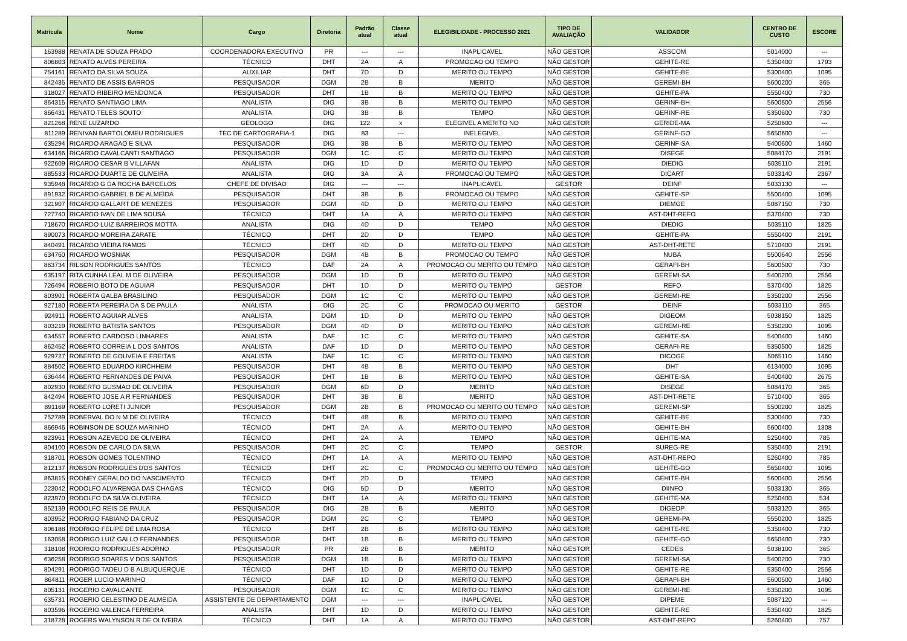| Matrícula | Nome | Cargo | Diretoria | Padrão atual | Classe atual | ELEGIBILIDADE - PROCESSO 2021 | TIPO DE AVALIAÇÃO | VALIDADOR | CENTRO DE CUSTO | ESCORE |
| --- | --- | --- | --- | --- | --- | --- | --- | --- | --- | --- |
| 163988 | RENATA DE SOUZA PRADO | COORDENADORA EXECUTIVO | PR | --- | --- | INAPLICAVEL | NÃO GESTOR | ASSCOM | 5014000 | --- |
| 806803 | RENATO ALVES PEREIRA | TÉCNICO | DHT | 2A | A | PROMOCAO OU TEMPO | NÃO GESTOR | GEHITE-RE | 5350400 | 1793 |
| 754161 | RENATO DA SILVA SOUZA | AUXILIAR | DHT | 7D | D | MERITO OU TEMPO | NÃO GESTOR | GEHITE-BE | 5300400 | 1095 |
| 842435 | RENATO DE ASSIS BARROS | PESQUISADOR | DGM | 2B | B | MERITO | NÃO GESTOR | GEREMI-BH | 5600200 | 365 |
| 318027 | RENATO RIBEIRO MENDONCA | PESQUISADOR | DHT | 1B | B | MERITO OU TEMPO | NÃO GESTOR | GEHITE-PA | 5550400 | 730 |
| 864315 | RENATO SANTIAGO LIMA | ANALISTA | DIG | 3B | B | MERITO OU TEMPO | NÃO GESTOR | GERINF-BH | 5600600 | 2556 |
| 866431 | RENATO TELES SOUTO | ANALISTA | DIG | 3B | B | TEMPO | NÃO GESTOR | GERINF-RE | 5350600 | 730 |
| 821268 | RENE LUZARDO | GEOLOGO | DIG | 122 | x | ELEGIVEL A MERITO NO | NÃO GESTOR | GERIDE-MA | 5250600 | --- |
| 811289 | RENIVAN BARTOLOMEU RODRIGUES | TEC DE CARTOGRAFIA-1 | DIG | 83 | --- | INELEGIVEL | NÃO GESTOR | GERINF-GO | 5650600 | --- |
| 635294 | RICARDO ARAGAO E SILVA | PESQUISADOR | DIG | 3B | B | MERITO OU TEMPO | NÃO GESTOR | GERINF-SA | 5400600 | 1460 |
| 634166 | RICARDO CAVALCANTI SANTIAGO | PESQUISADOR | DGM | 1C | C | MERITO OU TEMPO | NÃO GESTOR | DISEGE | 5084170 | 2191 |
| 922609 | RICARDO CESAR B VILLAFAN | ANALISTA | DIG | 1D | D | MERITO OU TEMPO | NÃO GESTOR | DIEDIG | 5035110 | 2191 |
| 885533 | RICARDO DUARTE DE OLIVEIRA | ANALISTA | DIG | 3A | A | PROMOCAO OU TEMPO | NÃO GESTOR | DICART | 5033140 | 2367 |
| 935948 | RICARDO G DA ROCHA BARCELOS | CHEFE DE DIVISAO | DIG | --- | --- | INAPLICAVEL | GESTOR | DEINF | 5033130 | --- |
| 891932 | RICARDO GABRIEL B DE ALMEIDA | PESQUISADOR | DHT | 3B | B | PROMOCAO OU TEMPO | NÃO GESTOR | GEHITE-SP | 5500400 | 1095 |
| 321907 | RICARDO GALLART DE MENEZES | PESQUISADOR | DGM | 4D | D | MERITO OU TEMPO | NÃO GESTOR | DIEMGE | 5087150 | 730 |
| 727740 | RICARDO IVAN DE LIMA SOUSA | TÉCNICO | DHT | 1A | A | MERITO OU TEMPO | NÃO GESTOR | AST-DHT-REFO | 5370400 | 730 |
| 718670 | RICARDO LUIZ BARREIROS MOTTA | ANALISTA | DIG | 4D | D | TEMPO | NÃO GESTOR | DIEDIG | 5035110 | 1825 |
| 890073 | RICARDO MOREIRA ZARATE | TÉCNICO | DHT | 2D | D | TEMPO | NÃO GESTOR | GEHITE-PA | 5550400 | 2191 |
| 840491 | RICARDO VIEIRA RAMOS | TÉCNICO | DHT | 4D | D | MERITO OU TEMPO | NÃO GESTOR | AST-DHT-RETE | 5710400 | 2191 |
| 634760 | RICARDO WOSNIAK | PESQUISADOR | DGM | 4B | B | PROMOCAO OU TEMPO | NÃO GESTOR | NUBA | 5500640 | 2556 |
| 863734 | RILSON RODRIGUES SANTOS | TÉCNICO | DAF | 2A | A | PROMOCAO OU MERITO OU TEMPO | NÃO GESTOR | GERAFI-BH | 5600500 | 730 |
| 635197 | RITA CUNHA LEAL M DE OLIVEIRA | PESQUISADOR | DGM | 1D | D | MERITO OU TEMPO | NÃO GESTOR | GEREMI-SA | 5400200 | 2556 |
| 726494 | ROBERIO BOTO DE AGUIAR | PESQUISADOR | DHT | 1D | D | MERITO OU TEMPO | GESTOR | REFO | 5370400 | 1825 |
| 803901 | ROBERTA GALBA BRASILINO | PESQUISADOR | DGM | 1C | C | MERITO OU TEMPO | NÃO GESTOR | GEREMI-RE | 5350200 | 2556 |
| 927180 | ROBERTA PEREIRA DA S DE PAULA | ANALISTA | DIG | 2C | C | PROMOCAO OU MERITO | GESTOR | DEINF | 5033110 | 365 |
| 924911 | ROBERTO AGUIAR ALVES | ANALISTA | DGM | 1D | D | MERITO OU TEMPO | NÃO GESTOR | DIGEOM | 5038150 | 1825 |
| 803219 | ROBERTO BATISTA SANTOS | PESQUISADOR | DGM | 4D | D | MERITO OU TEMPO | NÃO GESTOR | GEREMI-RE | 5350200 | 1095 |
| 634557 | ROBERTO CARDOSO LINHARES | ANALISTA | DAF | 1C | C | MERITO OU TEMPO | NÃO GESTOR | GEHITE-SA | 5400400 | 1460 |
| 862452 | ROBERTO CORREIA L DOS SANTOS | ANALISTA | DAF | 1D | D | MERITO OU TEMPO | NÃO GESTOR | GERAFI-RE | 5350500 | 1825 |
| 929727 | ROBERTO DE GOUVEIA E FREITAS | ANALISTA | DAF | 1C | C | MERITO OU TEMPO | NÃO GESTOR | DICOGE | 5065110 | 1460 |
| 884502 | ROBERTO EDUARDO KIRCHHEIM | PESQUISADOR | DHT | 4B | B | MERITO OU TEMPO | NÃO GESTOR | DHT | 6134000 | 1095 |
| 636444 | ROBERTO FERNANDES DE PAIVA | PESQUISADOR | DHT | 1B | B | MERITO OU TEMPO | NÃO GESTOR | GEHITE-SA | 5400400 | 2675 |
| 802930 | ROBERTO GUSMAO DE OLIVEIRA | PESQUISADOR | DGM | 6D | D | MERITO | NÃO GESTOR | DISEGE | 5084170 | 365 |
| 842494 | ROBERTO JOSE A R FERNANDES | PESQUISADOR | DHT | 3B | B | MERITO | NÃO GESTOR | AST-DHT-RETE | 5710400 | 365 |
| 891169 | ROBERTO LORETI JUNIOR | PESQUISADOR | DGM | 2B | B | PROMOCAO OU MERITO OU TEMPO | NÃO GESTOR | GEREMI-SP | 5500200 | 1825 |
| 752789 | ROBERVAL DO N M DE OLIVEIRA | TÉCNICO | DHT | 4B | B | MERITO OU TEMPO | NÃO GESTOR | GEHITE-BE | 5300400 | 730 |
| 866946 | ROBINSON DE SOUZA MARINHO | TÉCNICO | DHT | 2A | A | MERITO OU TEMPO | NÃO GESTOR | GEHITE-BH | 5600400 | 1308 |
| 823961 | ROBSON AZEVEDO DE OLIVEIRA | TÉCNICO | DHT | 2A | A | TEMPO | NÃO GESTOR | GEHITE-MA | 5250400 | 785 |
| 804100 | ROBSON DE CARLO DA SILVA | PESQUISADOR | DHT | 2C | C | TEMPO | GESTOR | SUREG-RE | 5350400 | 2191 |
| 318701 | ROBSON GOMES TOLENTINO | TÉCNICO | DHT | 1A | A | MERITO OU TEMPO | NÃO GESTOR | AST-DHT-REPO | 5260400 | 785 |
| 812137 | ROBSON RODRIGUES DOS SANTOS | TÉCNICO | DHT | 2C | C | PROMOCAO OU MERITO OU TEMPO | NÃO GESTOR | GEHITE-GO | 5650400 | 1095 |
| 863815 | RODNEY GERALDO DO NASCIMENTO | TÉCNICO | DHT | 2D | D | TEMPO | NÃO GESTOR | GEHITE-BH | 5600400 | 2556 |
| 223042 | RODOLFO ALVARENGA DAS CHAGAS | TÉCNICO | DIG | 5D | D | MERITO | NÃO GESTOR | DIINFO | 5033130 | 365 |
| 823970 | RODOLFO DA SILVA OLIVEIRA | TÉCNICO | DHT | 1A | A | MERITO OU TEMPO | NÃO GESTOR | GEHITE-MA | 5250400 | 534 |
| 852139 | RODOLFO REIS DE PAULA | PESQUISADOR | DIG | 2B | B | MERITO | NÃO GESTOR | DIGEOP | 5033120 | 365 |
| 803952 | RODRIGO FABIANO DA CRUZ | PESQUISADOR | DGM | 2C | C | TEMPO | NÃO GESTOR | GEREMI-PA | 5550200 | 1825 |
| 806188 | RODRIGO FELIPE DE LIMA ROSA | TÉCNICO | DHT | 2B | B | MERITO OU TEMPO | NÃO GESTOR | GEHITE-RE | 5350400 | 730 |
| 163058 | RODRIGO LUIZ GALLO FERNANDES | PESQUISADOR | DHT | 1B | B | MERITO OU TEMPO | NÃO GESTOR | GEHITE-GO | 5650400 | 730 |
| 318108 | RODRIGO RODRIGUES ADORNO | PESQUISADOR | PR | 2B | B | MERITO | NÃO GESTOR | CEDES | 5038100 | 365 |
| 636258 | RODRIGO SOARES V DOS SANTOS | PESQUISADOR | DGM | 1B | B | MERITO OU TEMPO | NÃO GESTOR | GEREMI-SA | 5400200 | 730 |
| 804291 | RODRIGO TADEU D B ALBUQUERQUE | TÉCNICO | DHT | 1D | D | MERITO OU TEMPO | NÃO GESTOR | GEHITE-RE | 5350400 | 2556 |
| 864811 | ROGER LUCIO MARINHO | TÉCNICO | DAF | 1D | D | MERITO OU TEMPO | NÃO GESTOR | GERAFI-BH | 5600500 | 1460 |
| 805131 | ROGERIO CAVALCANTE | PESQUISADOR | DGM | 1C | C | MERITO OU TEMPO | NÃO GESTOR | GEREMI-RE | 5350200 | 1095 |
| 635731 | ROGERIO CELESTINO DE ALMEIDA | ASSISTENTE DE DEPARTAMENTO | DGM | --- | --- | INAPLICAVEL | NÃO GESTOR | DIPEME | 5087120 | --- |
| 803596 | ROGERIO VALENCA FERREIRA | ANALISTA | DHT | 1D | D | MERITO OU TEMPO | NÃO GESTOR | GEHITE-RE | 5350400 | 1825 |
| 318728 | ROGERS WALYNSON R DE OLIVEIRA | TÉCNICO | DHT | 1A | A | MERITO OU TEMPO | NÃO GESTOR | AST-DHT-REPO | 5260400 | 757 |